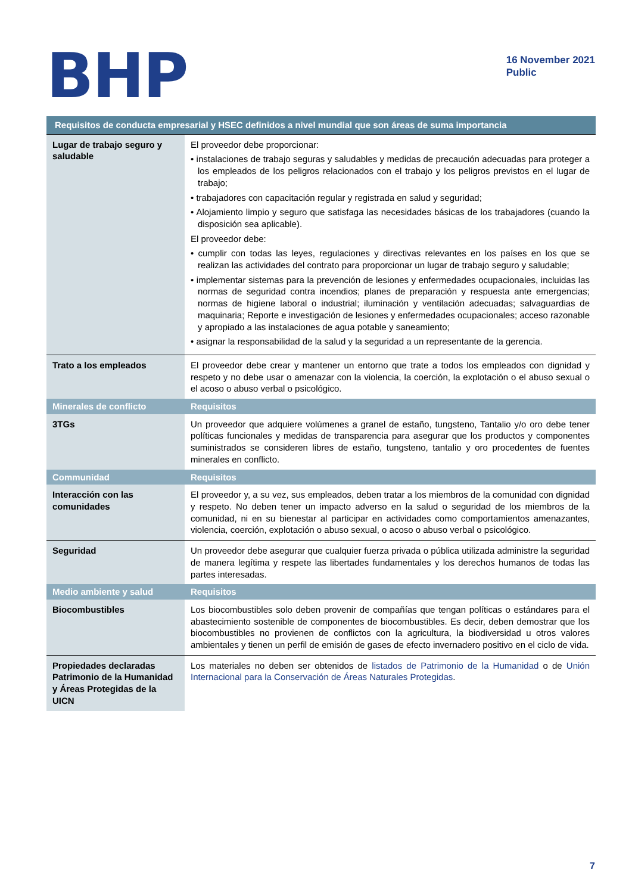BHP
16 November 2021
Public
| Requisitos de conducta empresarial y HSEC definidos a nivel mundial que son áreas de suma importancia | |
| --- | --- |
| Lugar de trabajo seguro y saludable | El proveedor debe proporcionar: • instalaciones de trabajo seguras y saludables y medidas de precaución adecuadas para proteger a los empleados de los peligros relacionados con el trabajo y los peligros previstos en el lugar de trabajo; • trabajadores con capacitación regular y registrada en salud y seguridad; • Alojamiento limpio y seguro que satisfaga las necesidades básicas de los trabajadores (cuando la disposición sea aplicable). El proveedor debe: • cumplir con todas las leyes, regulaciones y directivas relevantes en los países en los que se realizan las actividades del contrato para proporcionar un lugar de trabajo seguro y saludable; • implementar sistemas para la prevención de lesiones y enfermedades ocupacionales, incluidas las normas de seguridad contra incendios; planes de preparación y respuesta ante emergencias; normas de higiene laboral o industrial; iluminación y ventilación adecuadas; salvaguardias de maquinaria; Reporte e investigación de lesiones y enfermedades ocupacionales; acceso razonable y apropiado a las instalaciones de agua potable y saneamiento; • asignar la responsabilidad de la salud y la seguridad a un representante de la gerencia. |
| Trato a los empleados | El proveedor debe crear y mantener un entorno que trate a todos los empleados con dignidad y respeto y no debe usar o amenazar con la violencia, la coerción, la explotación o el abuso sexual o el acoso o abuso verbal o psicológico. |
| Minerales de conflicto | Requisitos |
| 3TGs | Un proveedor que adquiere volúmenes a granel de estaño, tungsteno, Tantalio y/o oro debe tener políticas funcionales y medidas de transparencia para asegurar que los productos y componentes suministrados se consideren libres de estaño, tungsteno, tantalio y oro procedentes de fuentes minerales en conflicto. |
| Communidad | Requisitos |
| Interacción con las comunidades | El proveedor y, a su vez, sus empleados, deben tratar a los miembros de la comunidad con dignidad y respeto. No deben tener un impacto adverso en la salud o seguridad de los miembros de la comunidad, ni en su bienestar al participar en actividades como comportamientos amenazantes, violencia, coerción, explotación o abuso sexual, o acoso o abuso verbal o psicológico. |
| Seguridad | Un proveedor debe asegurar que cualquier fuerza privada o pública utilizada administre la seguridad de manera legítima y respete las libertades fundamentales y los derechos humanos de todas las partes interesadas. |
| Medio ambiente y salud | Requisitos |
| Biocombustibles | Los biocombustibles solo deben provenir de compañías que tengan políticas o estándares para el abastecimiento sostenible de componentes de biocombustibles. Es decir, deben demostrar que los biocombustibles no provienen de conflictos con la agricultura, la biodiversidad u otros valores ambientales y tienen un perfil de emisión de gases de efecto invernadero positivo en el ciclo de vida. |
| Propiedades declaradas Patrimonio de la Humanidad y Áreas Protegidas de la UICN | Los materiales no deben ser obtenidos de listados de Patrimonio de la Humanidad o de Unión Internacional para la Conservación de Áreas Naturales Protegidas . |
7